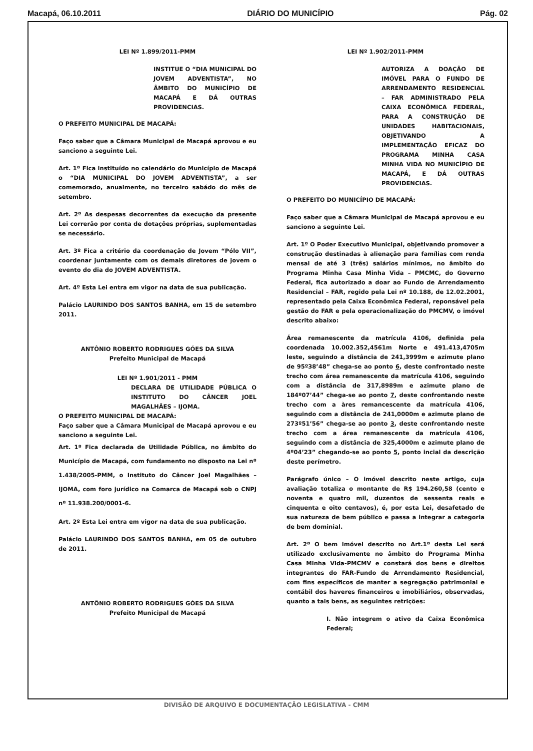Macapá, 06.10.2011 DIÁRIO DO MUNICÍPIO Pág. 02
LEI Nº 1.899/2011-PMM
INSTITUE O “DIA MUNICIPAL DO JOVEM ADVENTISTA”, NO ÂMBITO DO MUNICÍPIO DE MACAPÁ E DÁ OUTRAS PROVIDENCIAS.
O PREFEITO MUNICIPAL DE MACAPÁ:
Faço saber que a Câmara Municipal de Macapá aprovou e eu sanciono a seguinte Lei.
Art. 1º Fica instituído no calendário do Município de Macapá o “DIA MUNICIPAL DO JOVEM ADVENTISTA”, a ser comemorado, anualmente, no terceiro sabádo do mês de setembro.
Art. 2º As despesas decorrentes da execução da presente Lei correrão por conta de dotações próprias, suplementadas se necessário.
Art. 3º Fica a critério da coordenação de Jovem “Pólo VII”, coordenar juntamente com os demais diretores de jovem o evento do dia do JOVEM ADVENTISTA.
Art. 4º Esta Lei entra em vigor na data de sua publicação.
Palácio LAURINDO DOS SANTOS BANHA, em 15 de setembro 2011.
ANTÔNIO ROBERTO RODRIGUES GÓES DA SILVA
Prefeito Municipal de Macapá
LEI Nº 1.901/2011 - PMM
DECLARA DE UTILIDADE PÚBLICA O INSTITUTO DO CÂNCER JOEL MAGALHÃES – IJOMA.
O PREFEITO MUNICIPAL DE MACAPÁ:
Faço saber que a Câmara Municipal de Macapá aprovou e eu sanciono a seguinte Lei.
Art. 1º Fica declarada de Utilidade Pública, no âmbito do Município de Macapá, com fundamento no disposto na Lei nº 1.438/2005-PMM, o Instituto do Câncer Joel Magalhães – IJOMA, com foro jurídico na Comarca de Macapá sob o CNPJ nº 11.938.200/0001-6.
Art. 2º Esta Lei entra em vigor na data de sua publicação.
Palácio LAURINDO DOS SANTOS BANHA, em 05 de outubro de 2011.
ANTÔNIO ROBERTO RODRIGUES GÓES DA SILVA
Prefeito Municipal de Macapá
LEI Nº 1.902/2011-PMM
AUTORIZA A DOAÇÃO DE IMÓVEL PARA O FUNDO DE ARRENDAMENTO RESIDENCIAL – FAR ADMINISTRADO PELA CAIXA ECONÔMICA FEDERAL, PARA A CONSTRUÇÃO DE UNIDADES HABITACIONAIS, OBJETIVANDO A IMPLEMENTAÇÃO EFICAZ DO PROGRAMA MINHA CASA MINHA VIDA NO MUNICÍPIO DE MACAPÁ, E DÁ OUTRAS PROVIDENCIAS.
O PREFEITO DO MUNICÍPIO DE MACAPÁ:
Faço saber que a Câmara Municipal de Macapá aprovou e eu sanciono a seguinte Lei.
Art. 1º O Poder Executivo Municipal, objetivando promover a construção destinadas à alienação para famílias com renda mensal de até 3 (três) salários mínimos, no âmbito do Programa Minha Casa Minha Vida – PMCMC, do Governo Federal, fica autorizado a doar ao Fundo de Arrendamento Residencial – FAR, regido pela Lei nº 10.188, de 12.02.2001, representado pela Caixa Econômica Federal, reponsável pela gestão do FAR e pela operacionalização do PMCMV, o imóvel descrito abaixo:
Área remanescente da matrícula 4106, definida pela coordenada 10.002.352,4561m Norte e 491.413,4705m leste, seguindo a distância de 241,3999m e azimute plano de 95º38’48” chega-se ao ponto 6, deste confrontado neste trecho com área remanescente da matrícula 4106, seguindo com a distância de 317,8989m e azimute plano de 184º07’44” chega-se ao ponto 7, deste confrontando neste trecho com a àres remancescente da matrícula 4106, seguindo com a distância de 241,0000m e azimute plano de 273º51’56” chega-se ao ponto 3, deste confrontando neste trecho com a área remanescente da matrícula 4106, seguindo com a distância de 325,4000m e azimute plano de 4º04’23” chegando-se ao ponto 5, ponto incial da descrição deste perímetro.
Parágrafo único – O imóvel descrito neste artigo, cuja avaliação totaliza o montante de R$ 194.260,58 (cento e noventa e quatro mil, duzentos de sessenta reais e cinquenta e oito centavos), é, por esta Lei, desafetado de sua natureza de bem público e passa a integrar a categoria de bem dominial.
Art. 2º O bem imóvel descrito no Art.1º desta Lei será utilizado exclusivamente no âmbito do Programa Minha Casa Minha Vida-PMCMV e constará dos bens e direitos integrantes do FAR-Fundo de Arrendamento Residencial, com fins específicos de manter a segregação patrimonial e contábil dos haveres financeiros e imobiliários, observadas, quanto a tais bens, as seguintes retrições:
I. Não integrem o ativo da Caixa Econômica Federal;
DIVISÃO DE ARQUIVO E DOCUMENTAÇÃO LEGISLATIVA - CMM